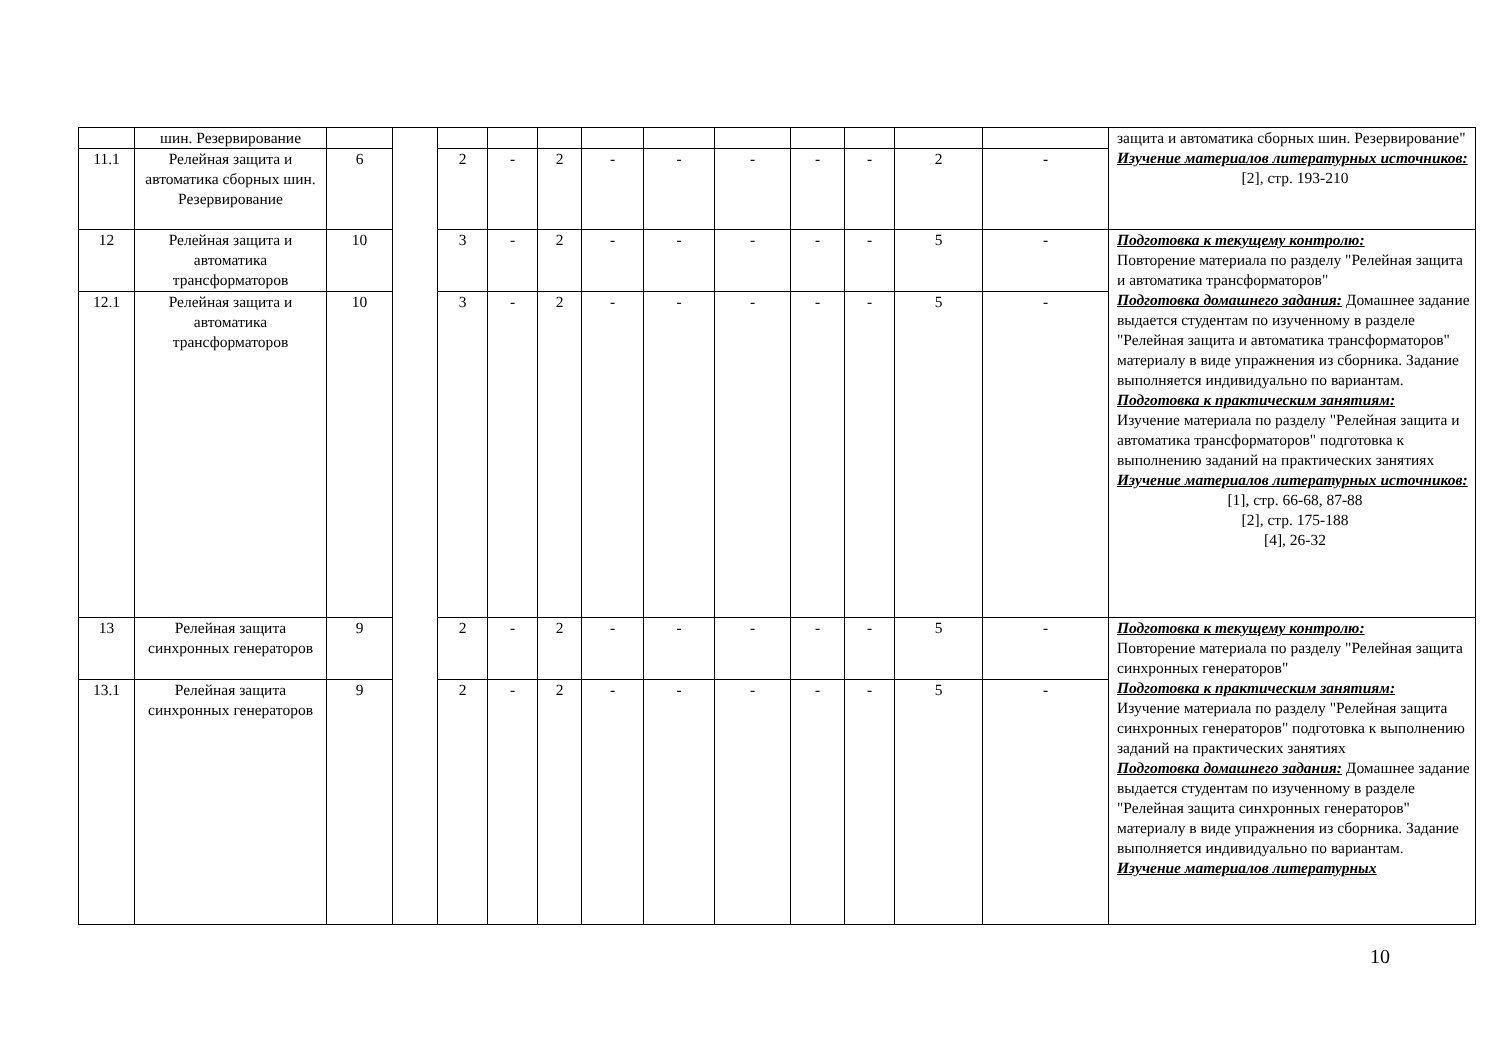| | шин. Резервирование | | | | | | | | | | | | | защита и автоматика сборных шин. Резервирование" Изучение материалов литературных источников: [2], стр. 193-210 |
| 11.1 | Релейная защита и автоматика сборных шин. Резервирование | 6 | | 2 | - | 2 | - | - | - | - | - | 2 | - | |
| 12 | Релейная защита и автоматика трансформаторов | 10 | | 3 | - | 2 | - | - | - | - | - | 5 | - | Подготовка к текущему контролю: Повторение материала по разделу "Релейная защита и автоматика трансформаторов" Подготовка домашнего задания: Домашнее задание выдается студентам по изученному в разделе "Релейная защита и автоматика трансформаторов" материалу в виде упражнения из сборника. Задание выполняется индивидуально по вариантам. Подготовка к практическим занятиям: Изучение материала по разделу "Релейная защита и автоматика трансформаторов" подготовка к выполнению заданий на практических занятиях Изучение материалов литературных источников: [1], стр. 66-68, 87-88 [2], стр. 175-188 [4], 26-32 |
| 12.1 | Релейная защита и автоматика трансформаторов | 10 | | 3 | - | 2 | - | - | - | - | - | 5 | - | |
| 13 | Релейная защита синхронных генераторов | 9 | | 2 | - | 2 | - | - | - | - | - | 5 | - | Подготовка к текущему контролю: Повторение материала по разделу "Релейная защита синхронных генераторов" Подготовка к практическим занятиям: Изучение материала по разделу "Релейная защита синхронных генераторов" подготовка к выполнению заданий на практических занятиях Подготовка домашнего задания: Домашнее задание выдается студентам по изученному в разделе "Релейная защита синхронных генераторов" материалу в виде упражнения из сборника. Задание выполняется индивидуально по вариантам. Изучение материалов литературных |
| 13.1 | Релейная защита синхронных генераторов | 9 | | 2 | - | 2 | - | - | - | - | - | 5 | - | |
10